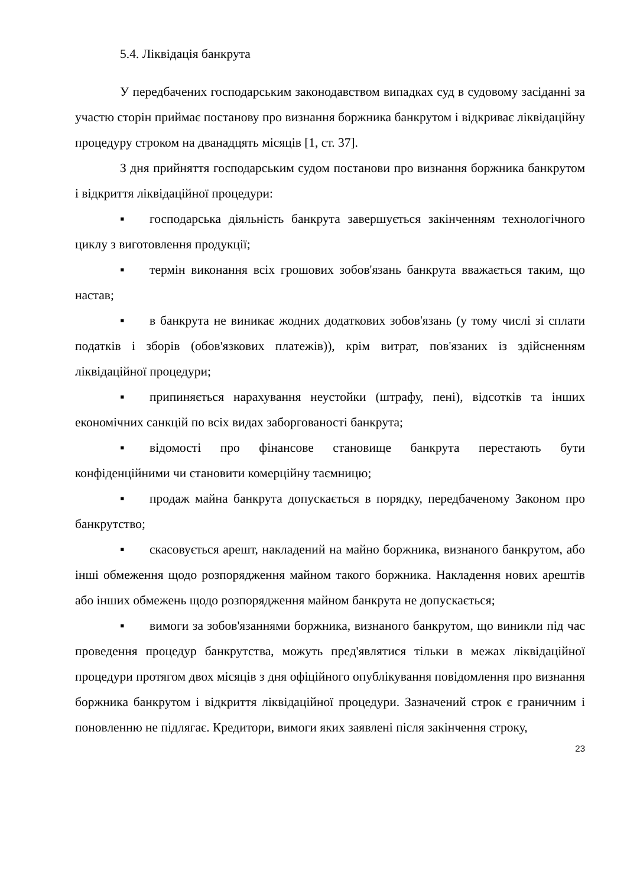5.4. Ліквідація банкрута
У передбачених господарським законодавством випадках суд в судовому засіданні за участю сторін приймає постанову про визнання боржника банкрутом і відкриває ліквідаційну процедуру строком на дванадцять місяців [1, ст. 37].
З дня прийняття господарським судом постанови про визнання боржника банкрутом і відкриття ліквідаційної процедури:
▪ господарська діяльність банкрута завершується закінченням технологічного циклу з виготовлення продукції;
▪ термін виконання всіх грошових зобов'язань банкрута вважається таким, що настав;
▪ в банкрута не виникає жодних додаткових зобов'язань (у тому числі зі сплати податків і зборів (обов'язкових платежів)), крім витрат, пов'язаних із здійсненням ліквідаційної процедури;
▪ припиняється нарахування неустойки (штрафу, пені), відсотків та інших економічних санкцій по всіх видах заборгованості банкрута;
▪ відомості про фінансове становище банкрута перестають бути конфіденційними чи становити комерційну таємницю;
▪ продаж майна банкрута допускається в порядку, передбаченому Законом про банкрутство;
▪ скасовується арешт, накладений на майно боржника, визнаного банкрутом, або інші обмеження щодо розпорядження майном такого боржника. Накладення нових арештів або інших обмежень щодо розпорядження майном банкрута не допускається;
▪ вимоги за зобов'язаннями боржника, визнаного банкрутом, що виникли під час проведення процедур банкрутства, можуть пред'являтися тільки в межах ліквідаційної процедури протягом двох місяців з дня офіційного опублікування повідомлення про визнання боржника банкрутом і відкриття ліквідаційної процедури. Зазначений строк є граничним і поновленню не підлягає. Кредитори, вимоги яких заявлені після закінчення строку,
23